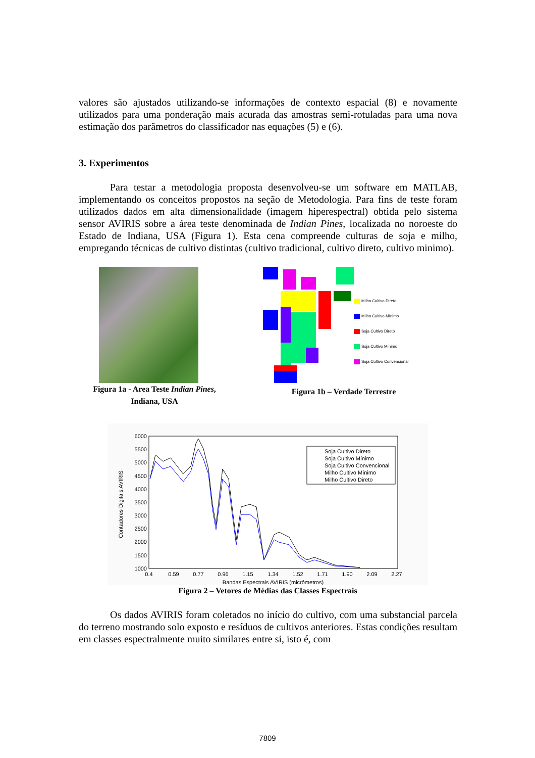valores são ajustados utilizando-se informações de contexto espacial (8) e novamente utilizados para uma ponderação mais acurada das amostras semi-rotuladas para uma nova estimação dos parâmetros do classificador nas equações (5) e (6).
3. Experimentos
Para testar a metodologia proposta desenvolveu-se um software em MATLAB, implementando os conceitos propostos na seção de Metodologia. Para fins de teste foram utilizados dados em alta dimensionalidade (imagem hiperespectral) obtida pelo sistema sensor AVIRIS sobre a área teste denominada de Indian Pines, localizada no noroeste do Estado de Indiana, USA (Figura 1). Esta cena compreende culturas de soja e milho, empregando técnicas de cultivo distintas (cultivo tradicional, cultivo direto, cultivo minimo).
Figura 1a - Area Teste Indian Pines,
Indiana, USA
Milho Cultivo Direto
Milho Cultivo Mínimo
Soja Cultivo Direto
Soja Cultivo Mínimo
Soja Cultivo Convencional
Figura 1b – Verdade Terrestre
6000
5500
5000
4500
4000
3500
3000
2500
2000
1500
1000
0.4
0.59
0.77
0.96
1.15
1.34
1.52
1.71
1.90
2.09
2.27
Bandas Espectrais AVIRIS (micrômetros)
Contadores Digitais AVIRIS
Soja Cultivo Direto
Soja Cultivo Mínimo
Soja Cultivo Convencional
Milho Cultivo Mínimo
Milho Cultivo Direto
Figura 2 – Vetores de Médias das Classes Espectrais
Os dados AVIRIS foram coletados no início do cultivo, com uma substancial parcela do terreno mostrando solo exposto e resíduos de cultivos anteriores. Estas condições resultam em classes espectralmente muito similares entre si, isto é, com
7809